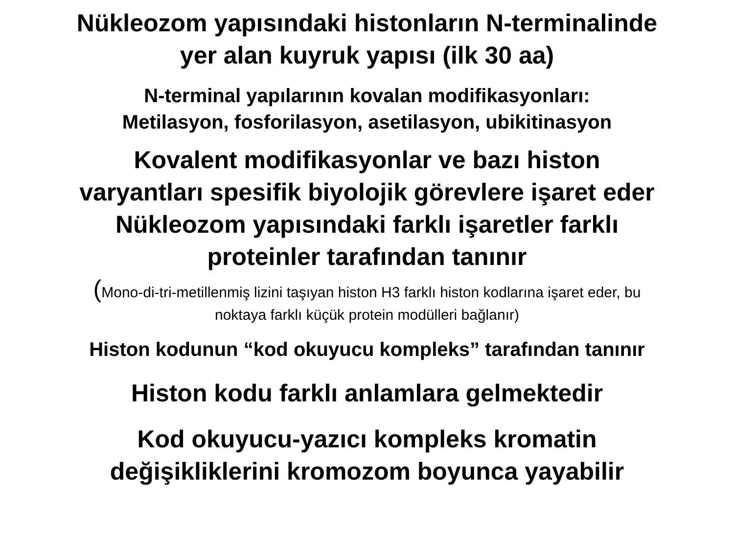Nükleozom yapısındaki histonların N-terminalinde
yer alan kuyruk yapısı (ilk 30 aa)
N-terminal yapılarının kovalan modifikasyonları:
Metilasyon, fosforilasyon, asetilasyon, ubikitinasyon
Kovalent modifikasyonlar ve bazı histon
varyantları spesifik biyolojik görevlere işaret eder
Nükleozom yapısındaki farklı işaretler farklı
proteinler tarafından tanınır
(Mono-di-tri-metillenmiş lizini taşıyan histon H3 farklı histon kodlarına işaret eder, bu
noktaya farklı küçük protein modülleri bağlanır)
Histon kodunun “kod okuyucu kompleks” tarafından tanınır
Histon kodu farklı anlamlara gelmektedir
Kod okuyucu-yazıcı kompleks kromatin
değişikliklerini kromozom boyunca yayabilir